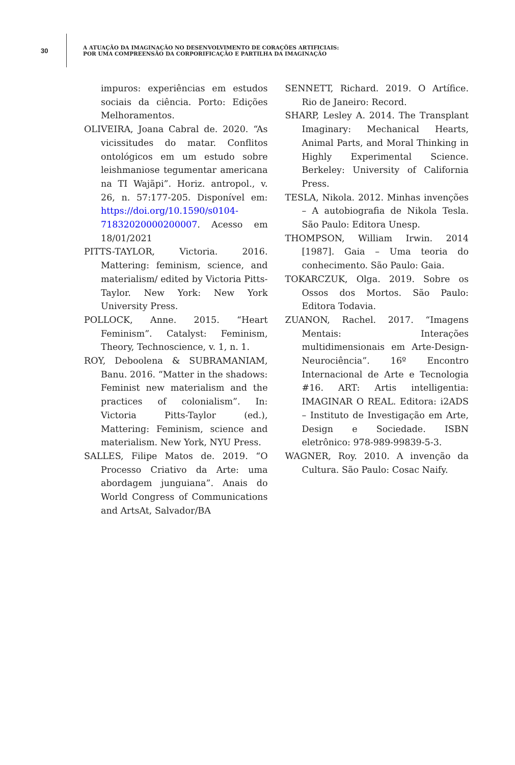30
A ATUAÇÃO DA IMAGINAÇÃO NO DESENVOLVIMENTO DE CORAÇÕES ARTIFICIAIS:
POR UMA COMPREENSÃO DA CORPORIFICAÇÃO E PARTILHA DA IMAGINAÇÃO
impuros: experiências em estudos sociais da ciência. Porto: Edições Melhoramentos.
OLIVEIRA, Joana Cabral de. 2020. “As vicissitudes do matar. Conflitos ontológicos em um estudo sobre leishmaniose tegumentar americana na TI Wajãpi”. Horiz. antropol., v. 26, n. 57:177-205. Disponível em: https://doi.org/10.1590/s0104-71832020000200007. Acesso em 18/01/2021
PITTS-TAYLOR, Victoria. 2016. Mattering: feminism, science, and materialism/ edited by Victoria Pitts-Taylor. New York: New York University Press.
POLLOCK, Anne. 2015. “Heart Feminism”. Catalyst: Feminism, Theory, Technoscience, v. 1, n. 1.
ROY, Deboolena & SUBRAMANIAM, Banu. 2016. “Matter in the shadows: Feminist new materialism and the practices of colonialism”. In: Victoria Pitts-Taylor (ed.), Mattering: Feminism, science and materialism. New York, NYU Press.
SALLES, Filipe Matos de. 2019. “O Processo Criativo da Arte: uma abordagem junguiana”. Anais do World Congress of Communications and ArtsAt, Salvador/BA
SENNETT, Richard. 2019. O Artífice. Rio de Janeiro: Record.
SHARP, Lesley A. 2014. The Transplant Imaginary: Mechanical Hearts, Animal Parts, and Moral Thinking in Highly Experimental Science. Berkeley: University of California Press.
TESLA, Nikola. 2012. Minhas invenções – A autobiografia de Nikola Tesla. São Paulo: Editora Unesp.
THOMPSON, William Irwin. 2014 [1987]. Gaia – Uma teoria do conhecimento. São Paulo: Gaia.
TOKARCZUK, Olga. 2019. Sobre os Ossos dos Mortos. São Paulo: Editora Todavia.
ZUANON, Rachel. 2017. “Imagens Mentais: Interações multidimensionais em Arte-Design-Neurociência”. 16º Encontro Internacional de Arte e Tecnologia #16. ART: Artis intelligentia: IMAGINAR O REAL. Editora: i2ADS – Instituto de Investigação em Arte, Design e Sociedade. ISBN eletrônico: 978-989-99839-5-3.
WAGNER, Roy. 2010. A invenção da Cultura. São Paulo: Cosac Naify.